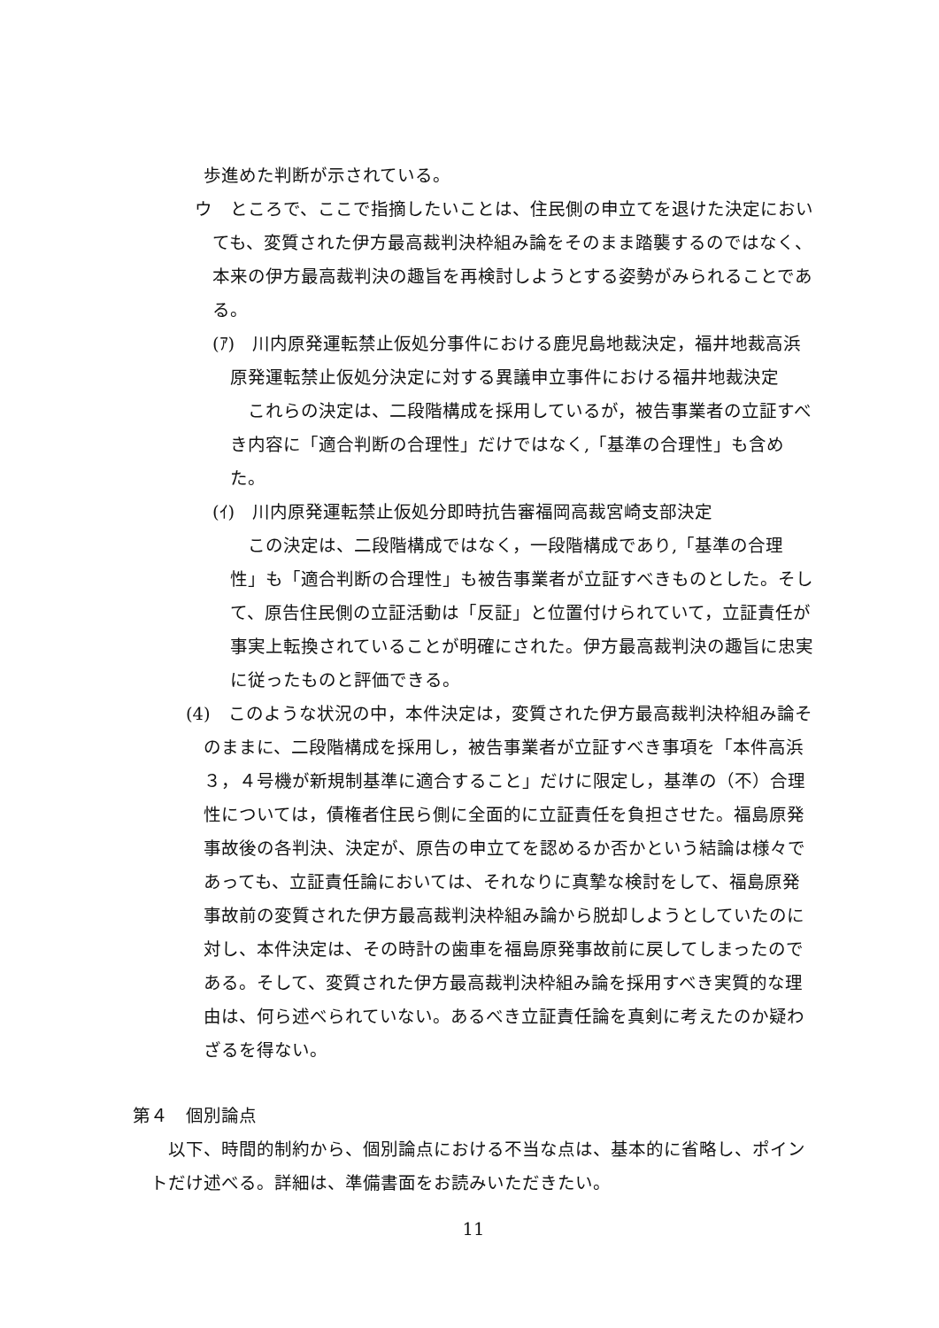歩進めた判断が示されている。
ウ　ところで、ここで指摘したいことは、住民側の申立てを退けた決定においても、変質された伊方最高裁判決枠組み論をそのまま踏襲するのではなく、本来の伊方最高裁判決の趣旨を再検討しようとする姿勢がみられることである。
(ｱ)　川内原発運転禁止仮処分事件における鹿児島地裁決定，福井地裁高浜原発運転禁止仮処分決定に対する異議申立事件における福井地裁決定
これらの決定は、二段階構成を採用しているが，被告事業者の立証すべき内容に「適合判断の合理性」だけではなく,「基準の合理性」も含めた。
(ｲ)　川内原発運転禁止仮処分即時抗告審福岡高裁宮崎支部決定
この決定は、二段階構成ではなく，一段階構成であり,「基準の合理性」も「適合判断の合理性」も被告事業者が立証すべきものとした。そして、原告住民側の立証活動は「反証」と位置付けられていて，立証責任が事実上転換されていることが明確にされた。伊方最高裁判決の趣旨に忠実に従ったものと評価できる。
(4)　このような状況の中，本件決定は，変質された伊方最高裁判決枠組み論そのままに、二段階構成を採用し，被告事業者が立証すべき事項を「本件高浜３，４号機が新規制基準に適合すること」だけに限定し，基準の（不）合理性については，債権者住民ら側に全面的に立証責任を負担させた。福島原発事故後の各判決、決定が、原告の申立てを認めるか否かという結論は様々であっても、立証責任論においては、それなりに真摯な検討をして、福島原発事故前の変質された伊方最高裁判決枠組み論から脱却しようとしていたのに対し、本件決定は、その時計の歯車を福島原発事故前に戻してしまったのである。そして、変質された伊方最高裁判決枠組み論を採用すべき実質的な理由は、何ら述べられていない。あるべき立証責任論を真剣に考えたのか疑わざるを得ない。
第４　個別論点
以下、時間的制約から、個別論点における不当な点は、基本的に省略し、ポイントだけ述べる。詳細は、準備書面をお読みいただきたい。
11